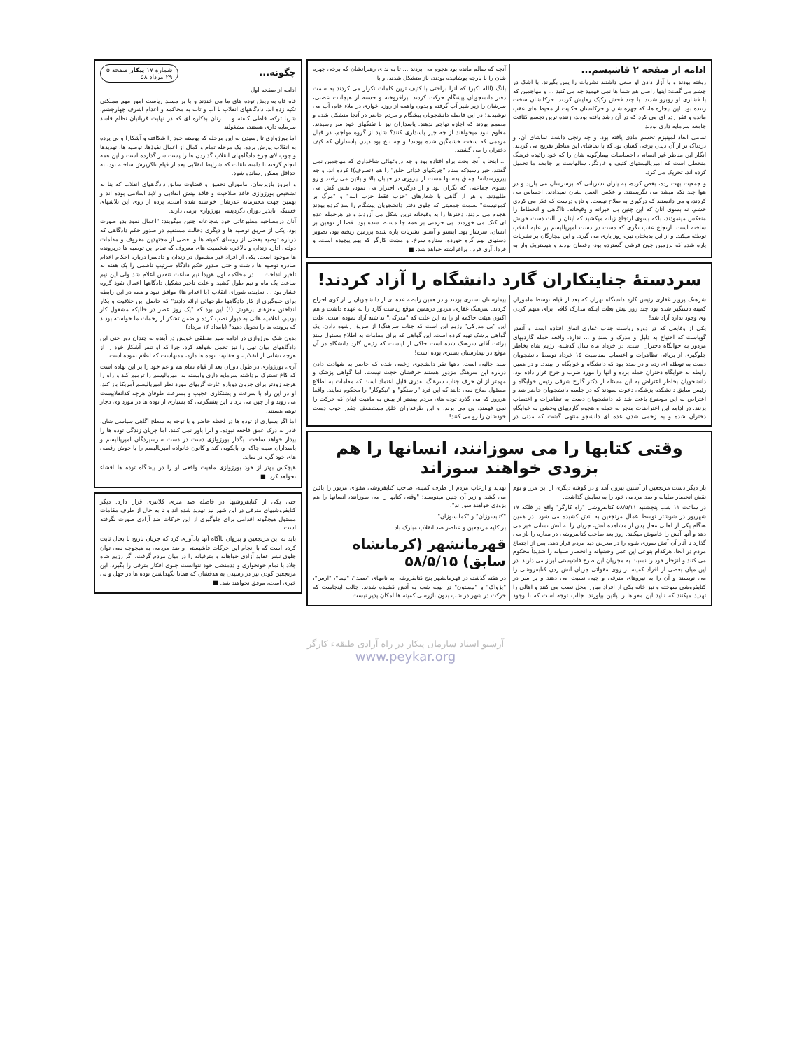ادامه از صفحه ۲ فاشیسم...
ریخته بودند و با آزار دادن او سعی داشتند نشریات را پس بگیرند. با اشک در چشم می گفت: اینها راضی هم شما ها نمی فهمید چه می کنید ... و مهاجمین که با فشاری او روبرو شدند. با چند فحش رکیک رهایش کردند. حرکاتشان سخت زننده بود. این بیچاره ها، که چهره شان و حرکاتشان حکایت از محیط های عقب مانده و فقر زده ای می کرد که در آن رشد یافته بودند، زننده ترین تجسم کثافت جامعه سرمایه داری بودند.
تمامی ابعاد لمپنیزم تجسم مادی یافته بود. و چه رنجی داشت تماشای آن. و دردناک تر از آن دیدن برخی کسان بود که با تماشای این مناظر تفریح می کردند. انگار این مناظر غیر انسانی، احساسات بیمارگونه شان را که خود زائیده فرهنگ منحطی است که امپریالیستهای کثیف و غارتگر، سالهاست بر جامعه ما تحمیل کرده اند، تحریک می کرد.
و جمعیت بهت زده، بغض کرده، به یاران نشریاتی که برسرشان می بارید و در هوا چند تکه میشد می نگریستند. و عکس العمل نشان نمیدادند. احساس می کردند، و می دانستند که درگیری به صلاح نیست. و تازه درست که فکر می کردی خشم، نه بسوی آنان که این چنین بی خبرانه و وقیحانه، ناآگاهی و انحطاط را منعکس مینمودند، بلکه بسوی ارتجاع زبانه میکشید که اینان را آلت دست خویش ساخته است. ارتجاع عقب نگری که دست در دست امپریالیسم بر علیه انقلاب توطئه میکند. و از این بدبختان تیره روز یاری می گیرد. و این بیچارگان بر نشریات پاره شده که برزمین چون فرشی گسترده بود، رقصان بودند و هیستریک وار به آنچه که سالم مانده بود هجوم می بردند ... تا به ندای رهبرانشان که برخی چهره شان را با پارچه پوشانیده بودند، باز متشکل شدند، و با
بانگ (الله اکبر) که آنرا براحتی با کثیف ترین کلمات تکرار می کردند به سمت دفتر دانشجویان پیشگام حرکت کردند. برافروخته و خسته از هیجانات عصبی، سرشان را زیر شیر آب گرفته و بدون واهمه از روزه خواری در ملاء عام، آب می نوشیدند! در این فاصله دانشجویان پیشگام و مردم حاضر در آنجا متشکل شده و مصمم بودند که اجازه تهاجم ندهند. پاسداران نیز با تفنگهای خود سر رسیدند. معلوم نبود میخواهند از چه چیز پاسداری کنند؟ شاید از گروه مهاجم، در قبال مردمی که سخت خشمگین شده بودند! و چه تلخ بود دیدن پاسداران که کیف دختران را می گشتند.
... ابنجا و آنجا بحث براه افتاده بود و چه دروغهائی شاخداری که مهاجمین نمی گفتند. خبر رسیدکه ستاد "چریکهای فدائی خلق" را هم (تصرف)! کرده اند. و چه پیروزمندانه! چماق بدستها مست از پیروزی در خیابان بالا و پائین می رفتند و رو بسوی جماعتی که نگران بود و از درگیری احتراز می نمود، نفس کش می طلبیدند، و هر از گاهی با شعارهای "حزب فقط حزب الله" و "مرگ بر کمونیست" بسمت جمعیتی که جلوی دفتر دانشجویان پیشگام را سد کرده بودند هجوم می بردند. دخترها را به وقیحانه ترین شکل می آزردند و در هرحمله عده ای کتک می خوردند. بی حرمتی بر همه جا مسلط شده بود. فضا از توهین بر انسان، سرشار بود. اینسو و آنسو، نشریات پاره شده برزمین ریخته بود، تصویر دستهای بهم گره خورده، ستاره سرخ، و مشت کارگر که بهم پیچیده است. و فردا، آری فردا، برافراشته خواهد شد. ■
سردستهٔ جنایتکاران گارد دانشگاه را آزاد کردند!
شرهنگ پرویز غفاری رئیس گارد دانشگاه تهران که بعد از قیام توسط ماموران کمیته دستگیر شده بود چند روز پیش بعلت اینکه مدارک کافی برای متهم کردن وی وجود ندارد آزاد شد!
یکی از وقایعی که در دوره ریاست جناب غفاری اتفاق افتاده است و آنقدر گویاست که احتیاج به دلیل و مدرک و سند و ... ندارد، واقعه حمله گاردیهای مزدور به خوابگاه دختران است. در خرداد ماه سال گذشته، رژیم شاه بخاطر جلوگیری از برپائی تظاهرات و اعتصاب بمناسبت ۱۵ خرداد توسط دانشجویان دست به توطئه ای زده و در صدد بود که دانشگاه و خوابگاه را ببندد. و در همین رابطه به خوابگاه دختران حمله برده و آنها را مورد ضرب و جرح قرار داده بود. دانشجویان بخاطر اعتراض به این مسئله از دکتر گلرخ شرقی رئیس خوابگاه و رئیس سابق دانشکده پزشکی دعوت نمودند که در جلسه دانشجویان حاضر شد و اعتراض به این موضوع باعث شد که دانشجویان دست به تظاهرات و اعتصاب بزنند. در ادامه این اعتراضات منجر به حمله و هجوم گاردیهای وحشی به خوابگاه دختران شده و به زخمی شدن عده ای دانشجو منتهی گشت که مدتی در بیمارستان بستری بودند و در همین رابطه عده ای از دانشجویان را از کوی اخراج کردند. سرهنگ غفاری مزدور درهمین موقع ریاست گارد را به عهده داشت و هم اکنون هیئت حاکمه او را به این علت که "مدرکی" نداشته آزاد نموده است. علت این "بی مدرکی" رژیم این است که جناب سرهنگ! از طریق رشوه دادن، یک گواهی پزشک تهیه کرده است. این گواهی که برای مقامات به اطلاع مسئول سند برائت آقای سرهنگ شده است حاکی از اینست که رئیس گارد دانشگاه در آن موقع در بیمارستان بستری بوده است!
سند جالبی است. دهها نفر دانشجوی زخمی شده که حاضر به شهادت دادن درباره این سرهنگ مزدور هستند حرفشان حجت نیست، اما گواهی پزشک و مهمتر از آن حرف جناب سرهنگ بقدری قابل اعتماد است که مقامات به اطلاع مسئول صلاح نمی دانند که این فرد "راستگو" و "نیکوکار" را محکوم نمایند. واقعا هرروز که می گذرد توده های مردم بیشتر از پیش به ماهیت اینان که حرکت را نمی فهمند، پی می برند. و این طرفداران خلق مستضعف چقدر خوب دست خودشان را رو می کنند!
وقتی کتابها را می سوزانند، انسانها را هم بزودی خواهند سوزاند
بار دیگر دست مرتجعین از آستین بیرون آمد و در گوشه دیگری از این مرز و بوم نقش انحصار طلبانه و ضد مردمی خود را به نمایش گذاشت.
در ساعت ۱۱ شب پنجشنبه ۵۸/۵/۱۱ کتابفروشی "راه کارگر" واقع در فلکه ۱۷ شهریور در شوشتر توسط عمال مرتجعین به آتش کشیده می شود. در همین هنگام یکی از اهالی محل پس از مشاهده آتش، جریان را به آتش نشانی خبر می دهد و آنها آتش را خاموش میکنند. روز بعد صاحب کتابفروشی در مغازه را باز می گذارد تا آثار آن آتش سوزی شوم را در معرض دید مردم قرار دهد. پس از اجتماع مردم در آنجا، هرکدام بنوعی این عمل وحشیانه و انحصار طلبانه را شدیداً محکوم می کنند و انزجار خود را نسبت به مجریان این طرح فاشیستی ابراز می دارند. در این میان بعضی از افراد کمیته بر روی مقوائی جریان آتش زدن کتابفروشی را می نویسند و آن را به نیروهای مترقی و چپی نسبت می دهند و بر سر در کتابفروشی سوخته و نیز خانه یکی از افراد مبارز محل نصب می کنند و اهالی را تهدید میکنند که نباید این مقواها را پائین بیاورند. جالب توجه است که با وجود تهدید و ارعاب مردم از طرف کمیته، صاحب کتابفروشی مقوای مزبور را پائین می کشد و زیر آن چنین مینویسد: "وقتی کتابها را می سوزانند، انسانها را هم بزودی خواهند سوزاند".
"کتابسوزان" و "کمالسوزان"
بر کلیه مرتجعین و عناصر ضد انقلاب مبارک باد
قهرمانشهر (کرمانشاه سابق) ۵۸/۵/۱۵
در هفته گذشته در قهرمانشهر پنج کتابفروشی به نامهای "صمد"، "نیما"، "ارس"، "پژواک" و "بیستون" در نیمه شب به آتش کشیده شدند. جالب اینجاست که حرکت در شهر در شب بدون بازرسی کمیته ها امکان پذیر نیست.
چگونه...
شماره ۱۷ پیکار صفحه ۵
۲۹ مرداد ۵۸
ادامه از صفحه اول
قاه قاه به ریش توده های ما می خندند و با بر مسند ریاست امور مهم مملکتی تکیه زده اند، دادگاههای انقلاب با آب و تاب به محاکمه و اعدام اشرف چهارچشم، شربا ترکه، قاطی کلفته و ... زنان بدکاره ای که در نهایت قربانیان نظام فاسد سرمایه داری هستند، مشغولند.
اما بورژوازی تا رسیدن به این مرحله که پوسته خود را شکافته و آشکارا و بی پرده به انقلاب یورش برده، یک مرحله تمام و کمال از اعمال نفوذها، توصیه ها، تهدیدها و چوب لای چرخ دادگاههای انقلاب گذاردن ها را پشت سر گذارده است و این همه انجام گرفته تا دامنه تلقات که شرایط انقلابی بعد از قیام ناگزیرش ساخته بود، به حداقل ممکن رسانده شود.
و امروز بازپرسان، ماموران تحقیق و قضاوت سابق دادگاههای انقلاب که بنا به تشخیص بورژوازی فاقد صلاحیت و فاقد بینش انقلابی و لابد اسلامی بوده اند و بهمین جهت محترمانه عذرشان خواسته شده است، پرده از روی این تلاشهای خستگی ناپذیر دوران دگردیسی بورژوازی برمی دارند.
آنان درمصاحبه مطبوعاتی خود شجاعانه چنین میگویند: "اعمال نفوذ بدو صورت بود. یکی از طریق توصیه ها و دیگری دخالت مستقیم در صدور حکم دادگاهی که درباره توصیه بعضی از روسای کمیته ها و بعضی از مجتهدین معروف و مقامات دولتی اداره زندان و بالاخره شخصیت های معروف که تمام این توصیه ها درپرونده ها موجود است. یکی از افراد غیر مشمول در زندان و دادسرا درباره احکام اعدام صادره توصیه ها داشت و حتی صدور حکم دادگاه سرتیپ ناظمی را یک هفته به تاخیر انداخت ... در محاکمه اول هویدا نیم ساعت تنفس اعلام شد ولی این نیم ساعت یک ماه و نیم طول کشید و علت تاخیر تشکیل دادگاهها اعمال نفوذ گروه فشار بود ... نماینده شورای انقلاب (با اعدام ها) موافق نبود و همه در این رابطه برای جلوگیری از کار دادگاهها طرحهائی ارائه دادند" که حاصل این خلاقیت و بکار انداختن مغزهای پرهوش (!) این بود که "یک روز عصر در حالیکه مشغول کار بودیم، اعلامیه هائی به دیوار نصب کرده و ضمن تشکر از زحمات ما خواسته بودند که پرونده ها را تحویل دهید" (بامداد ۱۶ مرداد)
بدون شک بورژوازی در ادامه سیر منطقی خویش در آینده نه چندان دور حتی این دادگاههای میان تهی را نیز تحمل نخواهد کرد. چرا که او تنفر آشکار خود را از هرچه نشانی از انقلاب، و حقانیت توده ها دارد، مدتهاست که اعلام نموده است.
آری، بورژوازی در طول دوران بعد از قیام تمام هم و غم خود را بر این نهاده است که کاخ تسترک برداشته سرمایه داری وابسته به امپریالیسم را ترمیم کند و راه را هرچه زودتر برای جزیان دوباره غارت گریهای مورد نظر امپریالیسم آمریکا باز کند. او در این راه با سرعت و پشتکاری عجیب و بسرعت طوفان هرچه کدانقلابیست می روبد و از چپن می برد با این پشتگرمی که بسیاری از توده ها در مورد وی دچار توهم هستند.
اما اگر بسیاری از توده ها در لحظه حاضر و با توجه به سطح آگاهی سیاسی شان، قادر به درک عمق فاجعه نبوده، و آنرا باور نمی کنند، اما جریان زندگی توده ها را بیدار خواهد ساخت. بگذار بورژوازی دست در دست سرسپردگان امپریالیسم و پاسداران سینه چاک او، پایکوبی کند و کانون خانواده امپریالیسم را با خوش رقصی های خود گرم تر نماید.
هیچکس بهتر از خود بورژوازی ماهیت واقعی او را در پیشگاه توده ها افشاء نخواهد کرد. ■
حتی یکی از کتابفروشیها در فاصله صد متری کلانتری قرار دارد. دیگر کتابفروشیهای مترقی در این شهر نیز تهدید شده اند و تا به حال از طرف مقامات مسئول هیچگونه اقدامی برای جلوگیری از این حرکات ضد آزادی صورت نگرفته است.
باید به این مرتجعین و پیروان ناآگاه آنها یادآوری کرد که جریان تاریخ تا بحال ثابت کرده است که با انجام این حرکات فاشیستی و ضد مردمی به هیچوجه نمی توان جلوی نشر عقاید آزادی خواهانه و مترقیانه را در میان مردم گرفت. اگر رژیم شاه جلاد با تمام خونخواری و ددمنشی خود نتوانست جلوی افکار مترقی را بگیرد، این مرتجعین کودن نیز در رسیدن به هدفشان که همانا نگهداشتن توده ها در جهل و بی خبری است، موفق نخواهند شد. ■
آرشیو اسناد سازمان پیکار در راه آزادی طبقهء کارگر
www.peykar.org